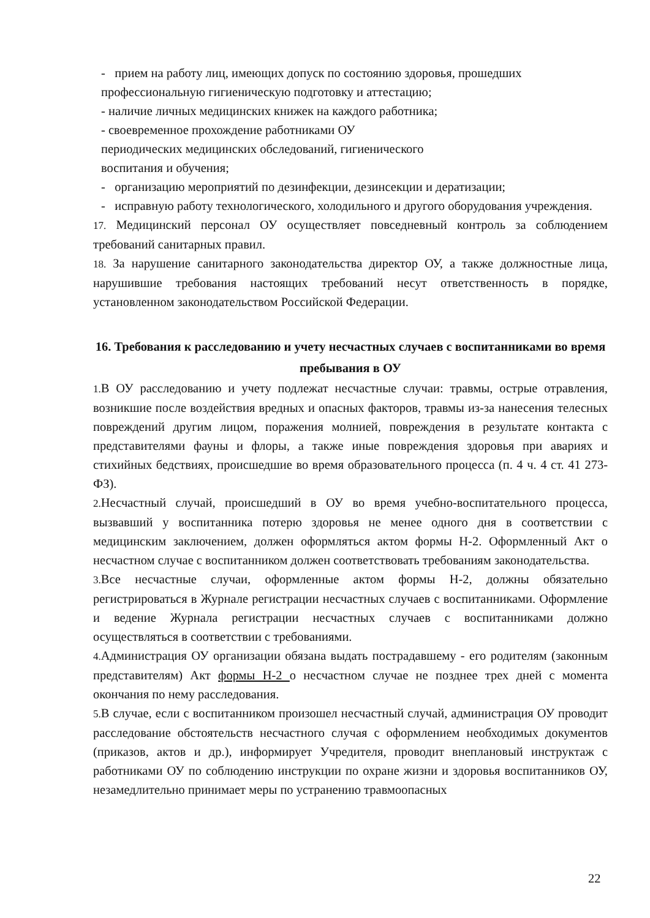- прием на работу лиц, имеющих допуск по состоянию здоровья, прошедших
профессиональную гигиеническую подготовку и аттестацию;
- наличие личных медицинских книжек на каждого работника;
- своевременное прохождение работниками ОУ
периодических медицинских обследований, гигиенического
воспитания и обучения;
- организацию мероприятий по дезинфекции, дезинсекции и дератизации;
- исправную работу технологического, холодильного и другого оборудования учреждения.
17. Медицинский персонал ОУ осуществляет повседневный контроль за соблюдением требований санитарных правил.
18. За нарушение санитарного законодательства директор ОУ, а также должностные лица, нарушившие требования настоящих требований несут ответственность в порядке, установленном законодательством Российской Федерации.
16. Требования к расследованию и учету несчастных случаев с воспитанниками во время пребывания в ОУ
1. В ОУ расследованию и учету подлежат несчастные случаи: травмы, острые отравления, возникшие после воздействия вредных и опасных факторов, травмы из-за нанесения телесных повреждений другим лицом, поражения молнией, повреждения в результате контакта с представителями фауны и флоры, а также иные повреждения здоровья при авариях и стихийных бедствиях, происшедшие во время образовательного процесса (п. 4 ч. 4 ст. 41 273-ФЗ).
2. Несчастный случай, происшедший в ОУ во время учебно-воспитательного процесса, вызвавший у воспитанника потерю здоровья не менее одного дня в соответствии с медицинским заключением, должен оформляться актом формы Н-2. Оформленный Акт о несчастном случае с воспитанником должен соответствовать требованиям законодательства.
3. Все несчастные случаи, оформленные актом формы Н-2, должны обязательно регистрироваться в Журнале регистрации несчастных случаев с воспитанниками. Оформление и ведение Журнала регистрации несчастных случаев с воспитанниками должно осуществляться в соответствии с требованиями.
4. Администрация ОУ организации обязана выдать пострадавшему - его родителям (законным представителям) Акт формы Н-2 о несчастном случае не позднее трех дней с момента окончания по нему расследования.
5. В случае, если с воспитанником произошел несчастный случай, администрация ОУ проводит расследование обстоятельств несчастного случая с оформлением необходимых документов (приказов, актов и др.), информирует Учредителя, проводит внеплановый инструктаж с работниками ОУ по соблюдению инструкции по охране жизни и здоровья воспитанников ОУ, незамедлительно принимает меры по устранению травмоопасных
22